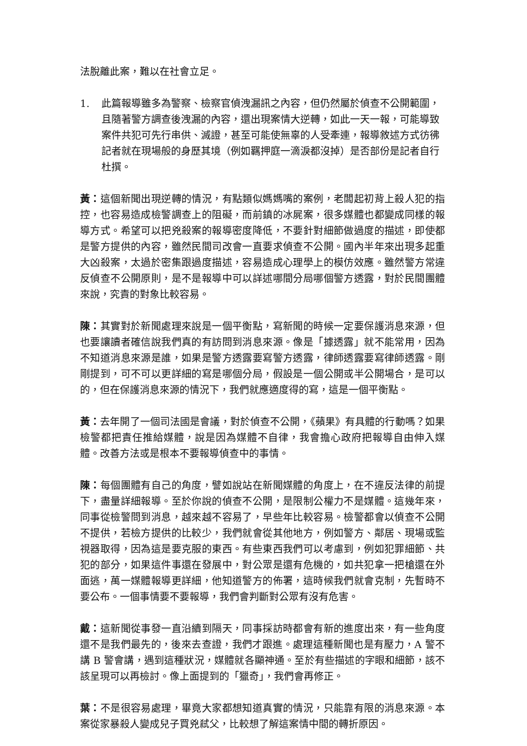法脫離此案，難以在社會立足。
1. 此篇報導雖多為警察、檢察官偵洩漏訊之內容，但仍然屬於偵查不公開範圍，且隨著警方調查後洩漏的內容，還出現案情大逆轉，如此一天一報，可能導致案件共犯可先行串供、滅證，甚至可能使無辜的人受牽連，報導敘述方式彷彿記者就在現場般的身歷其境（例如羈押庭一滴淚都沒掉）是否部份是記者自行杜撰。
黃：這個新聞出現逆轉的情況，有點類似媽媽嘴的案例，老闆起初背上殺人犯的指控，也容易造成檢警調查上的阻礙，而前鎮的冰屍案，很多媒體也都變成同樣的報導方式。希望可以把兇殺案的報導密度降低，不要針對細節做過度的描述，即使都是警方提供的內容，雖然民間司改會一直要求偵查不公開。國內半年來出現多起重大凶殺案，太過於密集跟過度描述，容易造成心理學上的模仿效應。雖然警方常違反偵查不公開原則，是不是報導中可以詳述哪間分局哪個警方透露，對於民間團體來說，究責的對象比較容易。
陳：其實對於新聞處理來說是一個平衡點，寫新聞的時候一定要保護消息來源，但也要讓讀者確信說我們真的有訪問到消息來源。像是「據透露」就不能常用，因為不知道消息來源是誰，如果是警方透露要寫警方透露，律師透露要寫律師透露。剛剛提到，可不可以更詳細的寫是哪個分局，假設是一個公開或半公開場合，是可以的，但在保護消息來源的情況下，我們就應適度得的寫，這是一個平衡點。
黃：去年開了一個司法國是會議，對於偵查不公開，《蘋果》有具體的行動嗎？如果檢警都把責任推給媒體，說是因為媒體不自律，我會擔心政府把報導自由伸入媒體。改善方法或是根本不要報導偵查中的事情。
陳：每個團體有自己的角度，譬如說站在新聞媒體的角度上，在不違反法律的前提下，盡量詳細報導。至於你說的偵查不公開，是限制公權力不是媒體。這幾年來，同事從檢警問到消息，越來越不容易了，早些年比較容易。檢警都會以偵查不公開不提供，若檢方提供的比較少，我們就會從其他地方，例如警方、鄰居、現場或監視器取得，因為這是要克服的東西。有些東西我們可以考慮到，例如犯罪細節、共犯的部分，如果這件事還在發展中，對公眾是還有危機的，如共犯拿一把槍還在外面逃，萬一媒體報導更詳細，他知道警方的佈署，這時候我們就會克制，先暫時不要公布。一個事情要不要報導，我們會判斷對公眾有沒有危害。
戴：這新聞從事發一直沿續到隔天，同事採訪時都會有新的進度出來，有一些角度還不是我們最先的，後來去查證，我們才跟進。處理這種新聞也是有壓力，A 警不講 B 警會講，遇到這種狀況，媒體就各顯神通。至於有些描述的字眼和細節，該不該呈現可以再檢討。像上面提到的「獵奇」，我們會再修正。
葉：不是很容易處理，畢竟大家都想知道真實的情況，只能靠有限的消息來源。本案從家暴殺人變成兒子買兇弒父，比較想了解這案情中間的轉折原因。